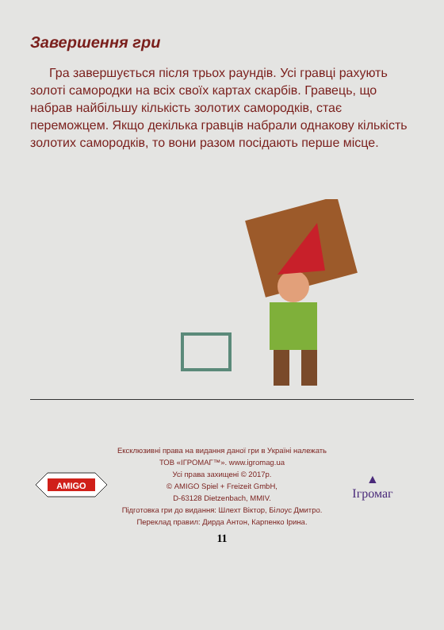Завершення гри
Гра завершується після трьох раундів. Усі гравці рахують золоті самородки на всіх своїх картах скарбів. Гравець, що набрав найбільшу кількість золотих самородків, стає переможцем. Якщо декілька гравців набрали однакову кількість золотих самородків, то вони разом посідають перше місце.
AMIGO
Ексклюзивні права на видання даної гри в Україні належать
ТОВ «ІГРОМАГ™». www.igromag.ua
Усі права захищені © 2017р.
© AMIGO Spiel + Freizeit GmbH,
D-63128 Dietzenbach, MMIV.
Підготовка гри до видання: Шлехт Віктор, Білоус Дмитро.
Переклад правил: Дирда Антон, Карпенко Ірина.
▲
Ігромаг
11